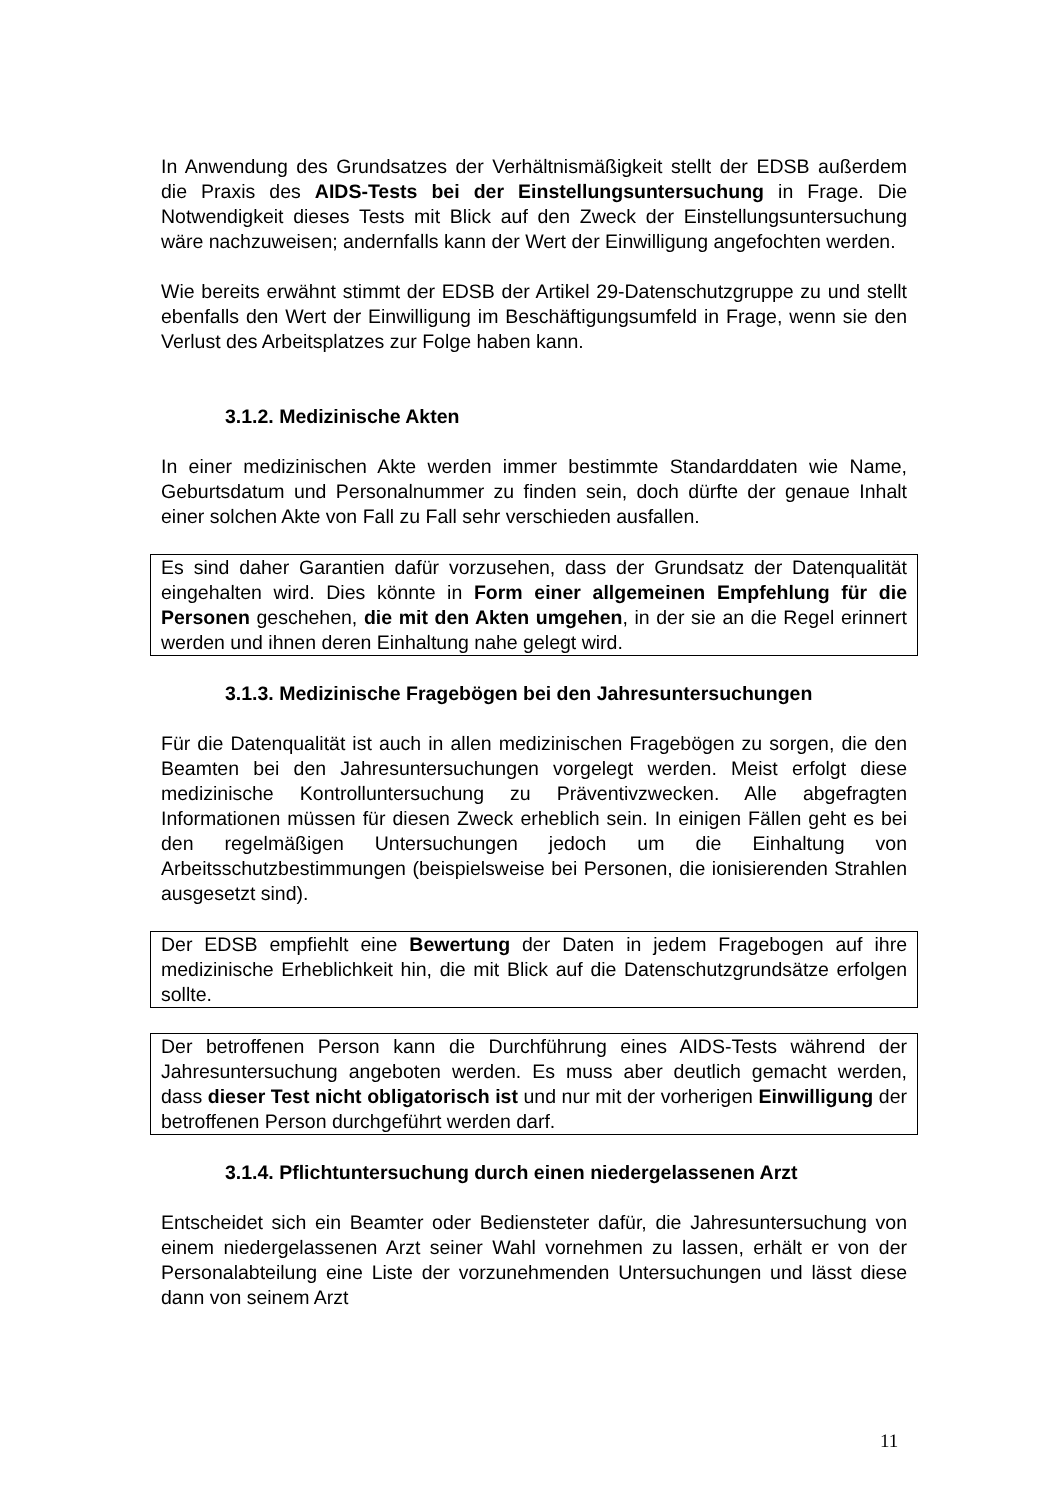In Anwendung des Grundsatzes der Verhältnismäßigkeit stellt der EDSB außerdem die Praxis des AIDS-Tests bei der Einstellungsuntersuchung in Frage. Die Notwendigkeit dieses Tests mit Blick auf den Zweck der Einstellungsuntersuchung wäre nachzuweisen; andernfalls kann der Wert der Einwilligung angefochten werden.
Wie bereits erwähnt stimmt der EDSB der Artikel 29-Datenschutzgruppe zu und stellt ebenfalls den Wert der Einwilligung im Beschäftigungsumfeld in Frage, wenn sie den Verlust des Arbeitsplatzes zur Folge haben kann.
3.1.2. Medizinische Akten
In einer medizinischen Akte werden immer bestimmte Standarddaten wie Name, Geburtsdatum und Personalnummer zu finden sein, doch dürfte der genaue Inhalt einer solchen Akte von Fall zu Fall sehr verschieden ausfallen.
Es sind daher Garantien dafür vorzusehen, dass der Grundsatz der Datenqualität eingehalten wird. Dies könnte in Form einer allgemeinen Empfehlung für die Personen geschehen, die mit den Akten umgehen, in der sie an die Regel erinnert werden und ihnen deren Einhaltung nahe gelegt wird.
3.1.3. Medizinische Fragebögen bei den Jahresuntersuchungen
Für die Datenqualität ist auch in allen medizinischen Fragebögen zu sorgen, die den Beamten bei den Jahresuntersuchungen vorgelegt werden. Meist erfolgt diese medizinische Kontrolluntersuchung zu Präventivzwecken. Alle abgefragten Informationen müssen für diesen Zweck erheblich sein. In einigen Fällen geht es bei den regelmäßigen Untersuchungen jedoch um die Einhaltung von Arbeitsschutzbestimmungen (beispielsweise bei Personen, die ionisierenden Strahlen ausgesetzt sind).
Der EDSB empfiehlt eine Bewertung der Daten in jedem Fragebogen auf ihre medizinische Erheblichkeit hin, die mit Blick auf die Datenschutzgrundsätze erfolgen sollte.
Der betroffenen Person kann die Durchführung eines AIDS-Tests während der Jahresuntersuchung angeboten werden. Es muss aber deutlich gemacht werden, dass dieser Test nicht obligatorisch ist und nur mit der vorherigen Einwilligung der betroffenen Person durchgeführt werden darf.
3.1.4. Pflichtuntersuchung durch einen niedergelassenen Arzt
Entscheidet sich ein Beamter oder Bediensteter dafür, die Jahresuntersuchung von einem niedergelassenen Arzt seiner Wahl vornehmen zu lassen, erhält er von der Personalabteilung eine Liste der vorzunehmenden Untersuchungen und lässt diese dann von seinem Arzt
11